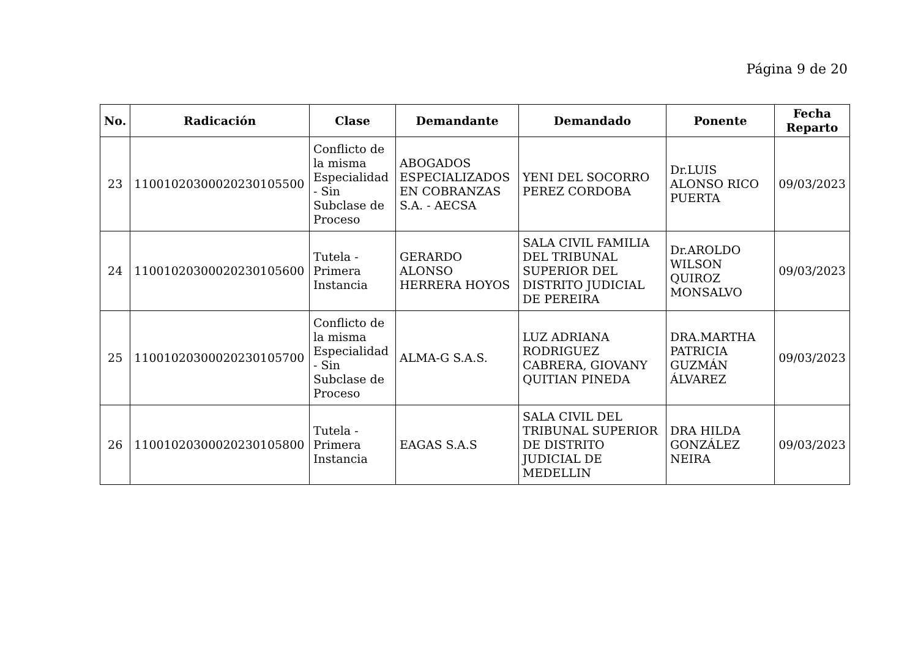Página 9 de 20
| No. | Radicación | Clase | Demandante | Demandado | Ponente | Fecha Reparto |
| --- | --- | --- | --- | --- | --- | --- |
| 23 | 11001020300020230105500 | Conflicto de la misma Especialidad - Sin Subclase de Proceso | ABOGADOS ESPECIALIZADOS EN COBRANZAS S.A. - AECSA | YENI DEL SOCORRO PEREZ CORDOBA | Dr.LUIS ALONSO RICO PUERTA | 09/03/2023 |
| 24 | 11001020300020230105600 | Tutela - Primera Instancia | GERARDO ALONSO HERRERA HOYOS | SALA CIVIL FAMILIA DEL TRIBUNAL SUPERIOR DEL DISTRITO JUDICIAL DE PEREIRA | Dr.AROLDO WILSON QUIROZ MONSALVO | 09/03/2023 |
| 25 | 11001020300020230105700 | Conflicto de la misma Especialidad - Sin Subclase de Proceso | ALMA-G S.A.S. | LUZ ADRIANA RODRIGUEZ CABRERA, GIOVANY QUITIAN PINEDA | DRA.MARTHA PATRICIA GUZMÁN ÁLVAREZ | 09/03/2023 |
| 26 | 11001020300020230105800 | Tutela - Primera Instancia | EAGAS S.A.S | SALA CIVIL DEL TRIBUNAL SUPERIOR DE DISTRITO JUDICIAL DE MEDELLIN | DRA HILDA GONZÁLEZ NEIRA | 09/03/2023 |